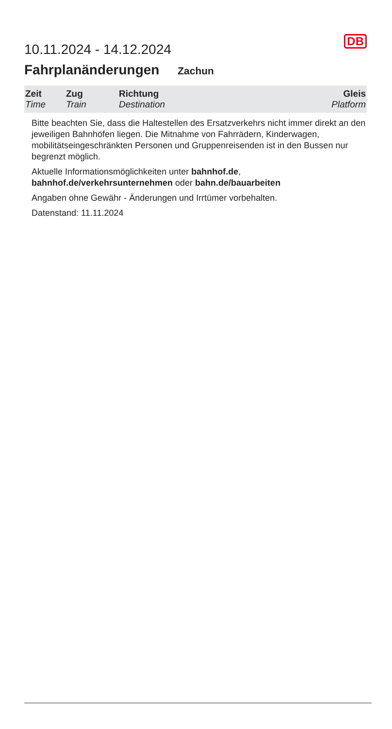10.11.2024 - 14.12.2024
DB
Fahrplanänderungen Zachun
| Zeit Time | Zug Train | Richtung Destination | Gleis Platform |
| --- | --- | --- | --- |
Bitte beachten Sie, dass die Haltestellen des Ersatzverkehrs nicht immer direkt an den jeweiligen Bahnhöfen liegen. Die Mitnahme von Fahrrädern, Kinderwagen, mobilitätseingeschränkten Personen und Gruppenreisenden ist in den Bussen nur begrenzt möglich.
Aktuelle Informationsmöglichkeiten unter bahnhof.de, bahnhof.de/verkehrsunternehmen oder bahn.de/bauarbeiten
Angaben ohne Gewähr - Änderungen und Irrtümer vorbehalten.
Datenstand: 11.11.2024